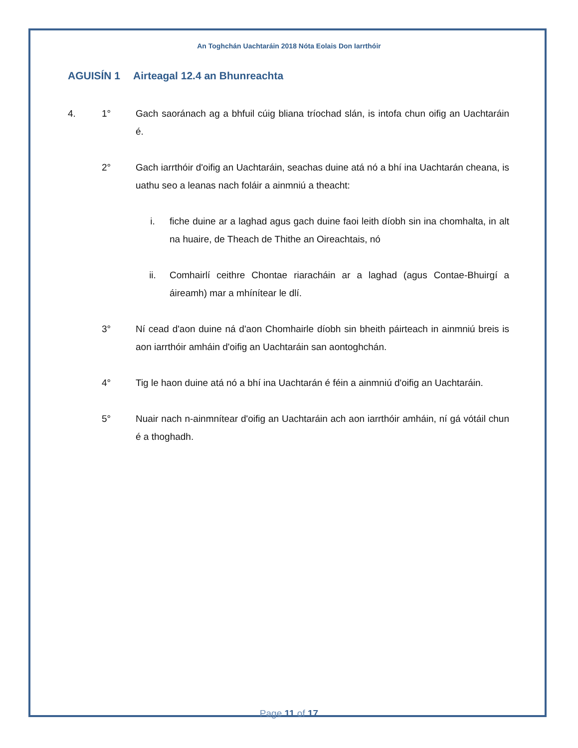An Toghchán Uachtaráin 2018 Nóta Eolais Don Iarrthóir
AGUISÍN 1 Airteagal 12.4 an Bhunreachta
4. 1° Gach saoránach ag a bhfuil cúig bliana tríochad slán, is intofa chun oifig an Uachtaráin é.
2° Gach iarrthóir d'oifig an Uachtaráin, seachas duine atá nó a bhí ina Uachtarán cheana, is uathu seo a leanas nach foláir a ainmniú a theacht:
i. fiche duine ar a laghad agus gach duine faoi leith díobh sin ina chomhalta, in alt na huaire, de Theach de Thithe an Oireachtais, nó
ii. Comhairlí ceithre Chontae riaracháin ar a laghad (agus Contae-Bhuirgí a áireamh) mar a mhínítear le dlí.
3° Ní cead d'aon duine ná d'aon Chomhairle díobh sin bheith páirteach in ainmniú breis is aon iarrthóir amháin d'oifig an Uachtaráin san aontoghchán.
4° Tig le haon duine atá nó a bhí ina Uachtarán é féin a ainmniú d'oifig an Uachtaráin.
5° Nuair nach n-ainmnítear d'oifig an Uachtaráin ach aon iarrthóir amháin, ní gá vótáil chun é a thoghadh.
Page 11 of 17